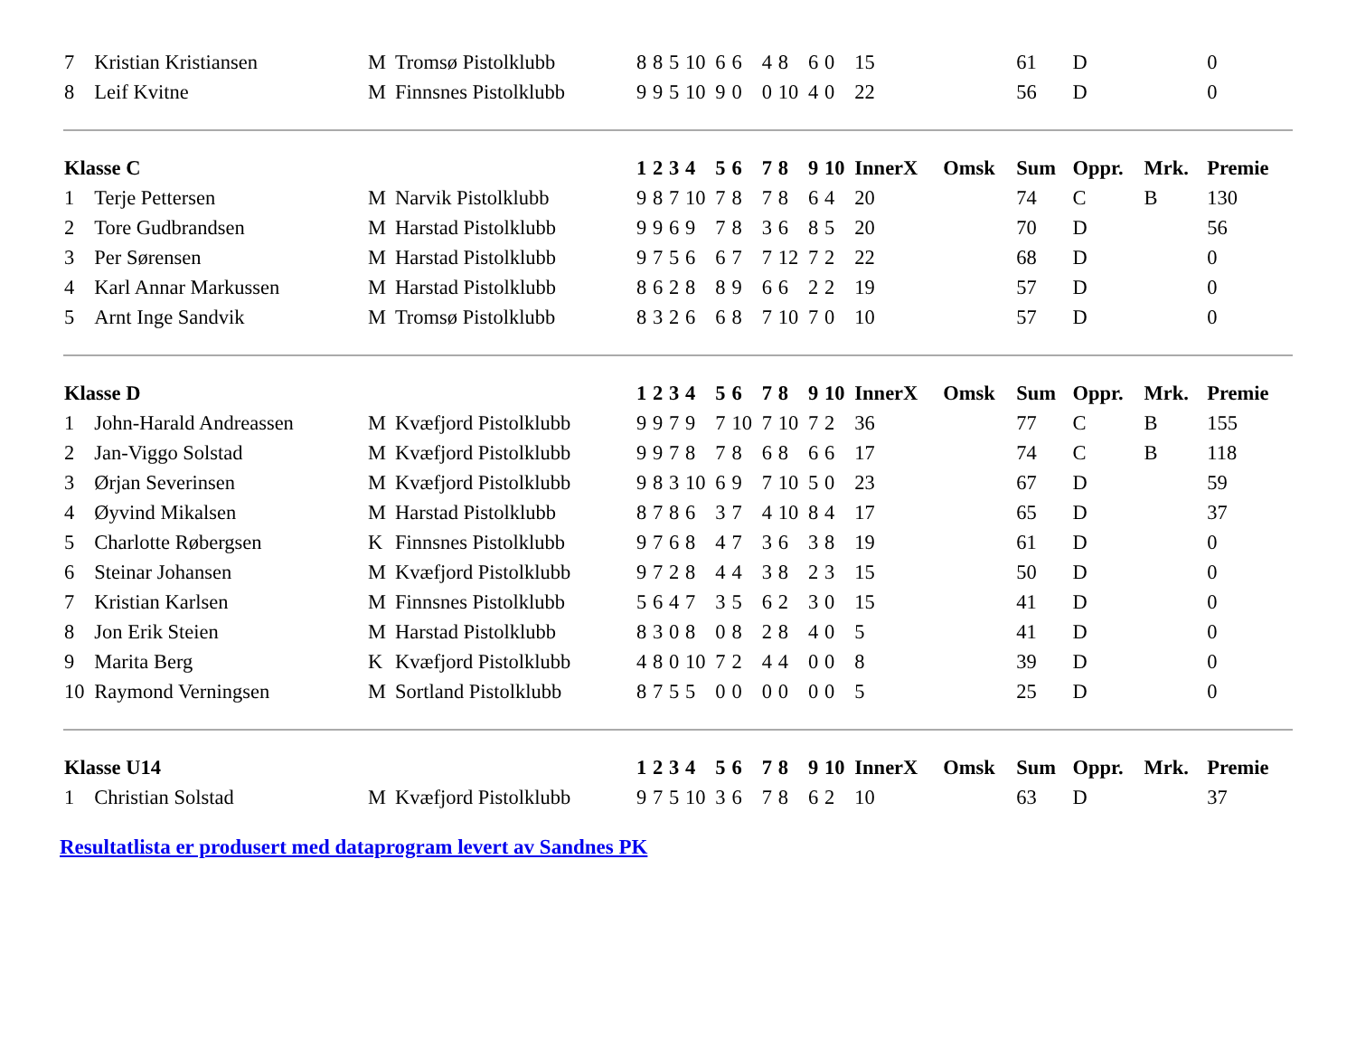| 7 | Kristian Kristiansen | M | Tromsø Pistolklubb | 8 | 8 | 5 | 10 | 6 | 6 | 4 | 8 | 6 | 0 | 15 | | 61 | D | | 0 |
| 8 | Leif Kvitne | M | Finnsnes Pistolklubb | 9 | 9 | 5 | 10 | 9 | 0 | 0 | 10 | 4 | 0 | 22 | | 56 | D | | 0 |
| Klasse C | | | | 1 | 2 | 3 | 4 | 5 | 6 | 7 | 8 | 9 | 10 | InnerX | Omsk | Sum | Oppr. | Mrk. | Premie |
| 1 | Terje Pettersen | M | Narvik Pistolklubb | 9 | 8 | 7 | 10 | 7 | 8 | 7 | 8 | 6 | 4 | 20 | | 74 | C | B | 130 |
| 2 | Tore Gudbrandsen | M | Harstad Pistolklubb | 9 | 9 | 6 | 9 | 7 | 8 | 3 | 6 | 8 | 5 | 20 | | 70 | D | | 56 |
| 3 | Per Sørensen | M | Harstad Pistolklubb | 9 | 7 | 5 | 6 | 6 | 7 | 7 | 12 | 7 | 2 | 22 | | 68 | D | | 0 |
| 4 | Karl Annar Markussen | M | Harstad Pistolklubb | 8 | 6 | 2 | 8 | 8 | 9 | 6 | 6 | 2 | 2 | 19 | | 57 | D | | 0 |
| 5 | Arnt Inge Sandvik | M | Tromsø Pistolklubb | 8 | 3 | 2 | 6 | 6 | 8 | 7 | 10 | 7 | 0 | 10 | | 57 | D | | 0 |
| Klasse D | | | | 1 | 2 | 3 | 4 | 5 | 6 | 7 | 8 | 9 | 10 | InnerX | Omsk | Sum | Oppr. | Mrk. | Premie |
| 1 | John-Harald Andreassen | M | Kvæfjord Pistolklubb | 9 | 9 | 7 | 9 | 7 | 10 | 7 | 10 | 7 | 2 | 36 | | 77 | C | B | 155 |
| 2 | Jan-Viggo Solstad | M | Kvæfjord Pistolklubb | 9 | 9 | 7 | 8 | 7 | 8 | 6 | 8 | 6 | 6 | 17 | | 74 | C | B | 118 |
| 3 | Ørjan Severinsen | M | Kvæfjord Pistolklubb | 9 | 8 | 3 | 10 | 6 | 9 | 7 | 10 | 5 | 0 | 23 | | 67 | D | | 59 |
| 4 | Øyvind Mikalsen | M | Harstad Pistolklubb | 8 | 7 | 8 | 6 | 3 | 7 | 4 | 10 | 8 | 4 | 17 | | 65 | D | | 37 |
| 5 | Charlotte Røbergsen | K | Finnsnes Pistolklubb | 9 | 7 | 6 | 8 | 4 | 7 | 3 | 6 | 3 | 8 | 19 | | 61 | D | | 0 |
| 6 | Steinar Johansen | M | Kvæfjord Pistolklubb | 9 | 7 | 2 | 8 | 4 | 4 | 3 | 8 | 2 | 3 | 15 | | 50 | D | | 0 |
| 7 | Kristian Karlsen | M | Finnsnes Pistolklubb | 5 | 6 | 4 | 7 | 3 | 5 | 6 | 2 | 3 | 0 | 15 | | 41 | D | | 0 |
| 8 | Jon Erik Steien | M | Harstad Pistolklubb | 8 | 3 | 0 | 8 | 0 | 8 | 2 | 8 | 4 | 0 | 5 | | 41 | D | | 0 |
| 9 | Marita Berg | K | Kvæfjord Pistolklubb | 4 | 8 | 0 | 10 | 7 | 2 | 4 | 4 | 0 | 0 | 8 | | 39 | D | | 0 |
| 10 | Raymond Verningsen | M | Sortland Pistolklubb | 8 | 7 | 5 | 5 | 0 | 0 | 0 | 0 | 0 | 0 | 5 | | 25 | D | | 0 |
| Klasse U14 | | | | 1 | 2 | 3 | 4 | 5 | 6 | 7 | 8 | 9 | 10 | InnerX | Omsk | Sum | Oppr. | Mrk. | Premie |
| 1 | Christian Solstad | M | Kvæfjord Pistolklubb | 9 | 7 | 5 | 10 | 3 | 6 | 7 | 8 | 6 | 2 | 10 | | 63 | D | | 37 |
Resultatlista er produsert med dataprogram levert av Sandnes PK